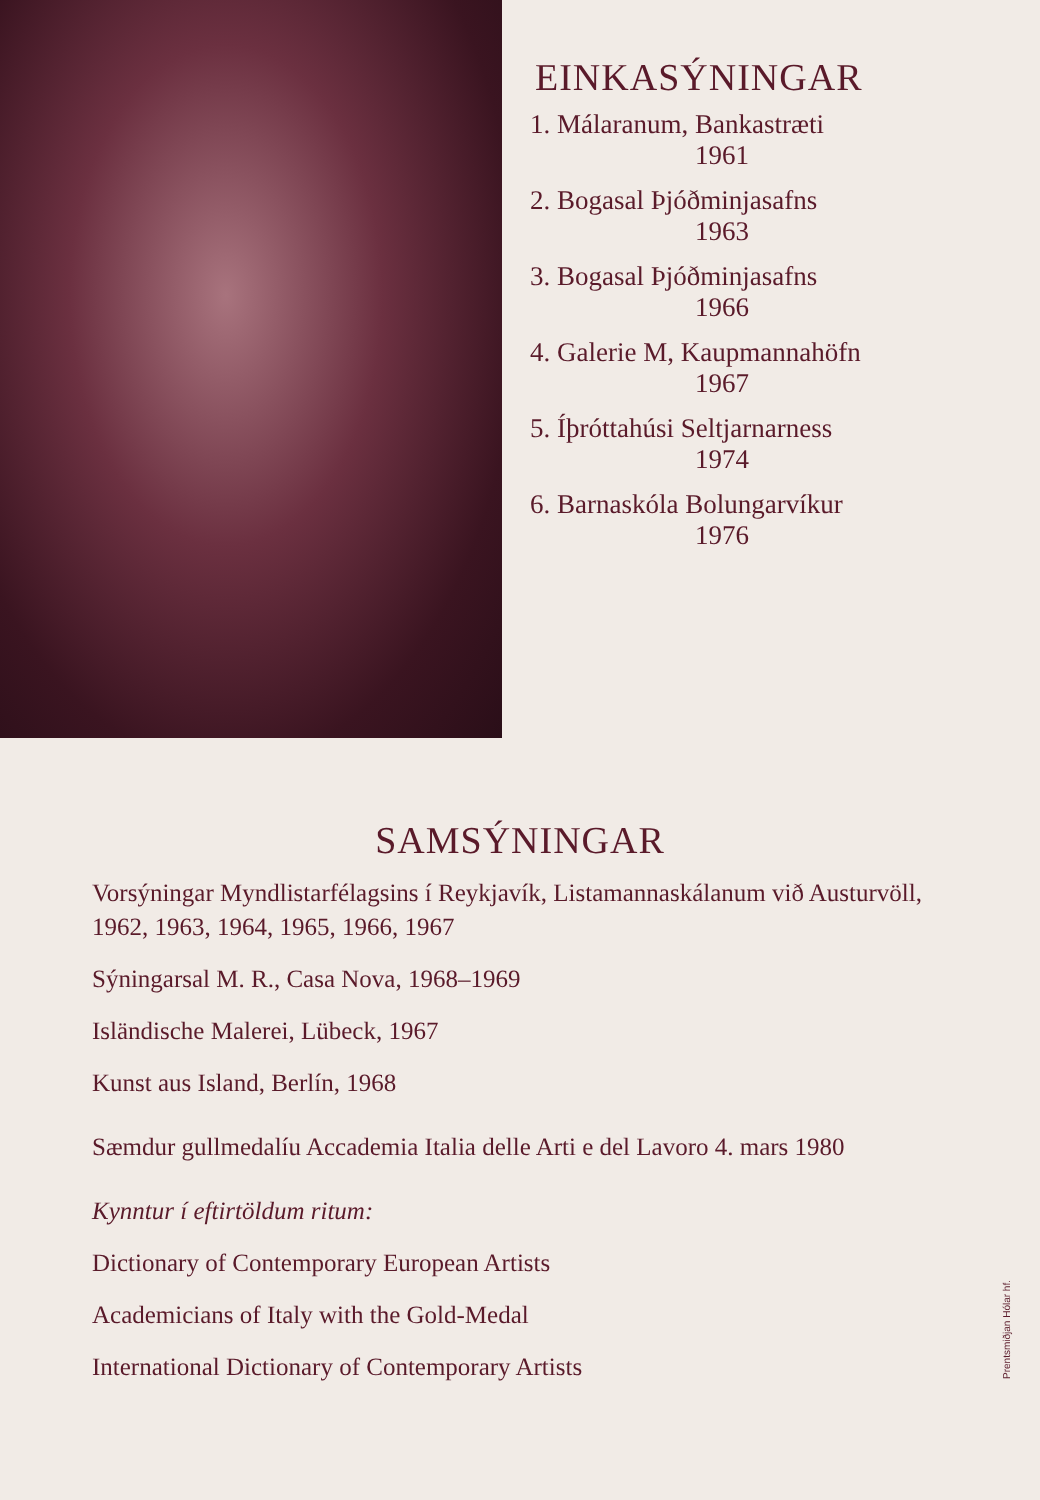EINKASÝNINGAR
1. Málaranum, Bankastræti
1961
2. Bogasal Þjóðminjasafns
1963
3. Bogasal Þjóðminjasafns
1966
4. Galerie M, Kaupmannahöfn
1967
5. Íþróttahúsi Seltjarnarness
1974
6. Barnaskóla Bolungarvíkur
1976
SAMSÝNINGAR
Vorsýningar Myndlistarfélagsins í Reykjavík, Listamannaskálanum við Austurvöll, 1962, 1963, 1964, 1965, 1966, 1967
Sýningarsal M. R., Casa Nova, 1968–1969
Isländische Malerei, Lübeck, 1967
Kunst aus Island, Berlín, 1968
Sæmdur gullmedalíu Accademia Italia delle Arti e del Lavoro 4. mars 1980
Kynntur í eftirtöldum ritum:
Dictionary of Contemporary European Artists
Academicians of Italy with the Gold-Medal
International Dictionary of Contemporary Artists
Prentsmiðjan Hólar hf.